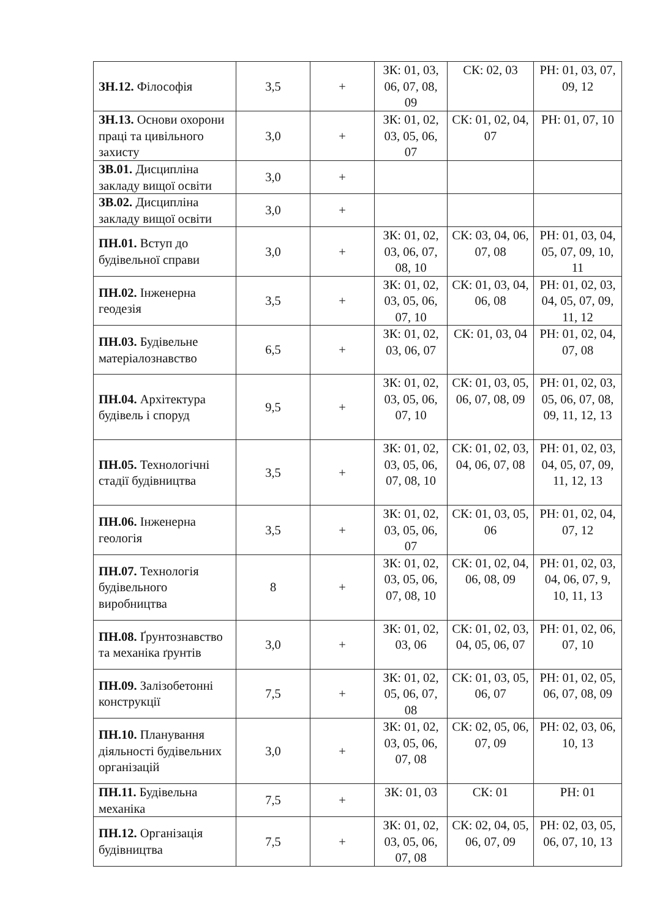| ЗН.12. Філософія | 3,5 | + | ЗК: 01, 03, 06, 07, 08, 09 | СК: 02, 03 | РН: 01, 03, 07, 09, 12 |
| ЗН.13. Основи охорони праці та цивільного захисту | 3,0 | + | ЗК: 01, 02, 03, 05, 06, 07 | СК: 01, 02, 04, 07 | РН: 01, 07, 10 |
| ЗВ.01. Дисципліна закладу вищої освіти | 3,0 | + | | | |
| ЗВ.02. Дисципліна закладу вищої освіти | 3,0 | + | | | |
| ПН.01. Вступ до будівельної справи | 3,0 | + | ЗК: 01, 02, 03, 06, 07, 08, 10 | СК: 03, 04, 06, 07, 08 | РН: 01, 03, 04, 05, 07, 09, 10, 11 |
| ПН.02. Інженерна геодезія | 3,5 | + | ЗК: 01, 02, 03, 05, 06, 07, 10 | СК: 01, 03, 04, 06, 08 | РН: 01, 02, 03, 04, 05, 07, 09, 11, 12 |
| ПН.03. Будівельне матеріалознавство | 6,5 | + | ЗК: 01, 02, 03, 06, 07 | СК: 01, 03, 04 | РН: 01, 02, 04, 07, 08 |
| ПН.04. Архітектура будівель і споруд | 9,5 | + | ЗК: 01, 02, 03, 05, 06, 07, 10 | СК: 01, 03, 05, 06, 07, 08, 09 | РН: 01, 02, 03, 05, 06, 07, 08, 09, 11, 12, 13 |
| ПН.05. Технологічні стадії будівництва | 3,5 | + | ЗК: 01, 02, 03, 05, 06, 07, 08, 10 | СК: 01, 02, 03, 04, 06, 07, 08 | РН: 01, 02, 03, 04, 05, 07, 09, 11, 12, 13 |
| ПН.06. Інженерна геологія | 3,5 | + | ЗК: 01, 02, 03, 05, 06, 07 | СК: 01, 03, 05, 06 | РН: 01, 02, 04, 07, 12 |
| ПН.07. Технологія будівельного виробництва | 8 | + | ЗК: 01, 02, 03, 05, 06, 07, 08, 10 | СК: 01, 02, 04, 06, 08, 09 | РН: 01, 02, 03, 04, 06, 07, 9, 10, 11, 13 |
| ПН.08. Ґрунтознавство та механіка ґрунтів | 3,0 | + | ЗК: 01, 02, 03, 06 | СК: 01, 02, 03, 04, 05, 06, 07 | РН: 01, 02, 06, 07, 10 |
| ПН.09. Залізобетонні конструкції | 7,5 | + | ЗК: 01, 02, 05, 06, 07, 08 | СК: 01, 03, 05, 06, 07 | РН: 01, 02, 05, 06, 07, 08, 09 |
| ПН.10. Планування діяльності будівельних організацій | 3,0 | + | ЗК: 01, 02, 03, 05, 06, 07, 08 | СК: 02, 05, 06, 07, 09 | РН: 02, 03, 06, 10, 13 |
| ПН.11. Будівельна механіка | 7,5 | + | ЗК: 01, 03 | СК: 01 | РН: 01 |
| ПН.12. Організація будівництва | 7,5 | + | ЗК: 01, 02, 03, 05, 06, 07, 08 | СК: 02, 04, 05, 06, 07, 09 | РН: 02, 03, 05, 06, 07, 10, 13 |